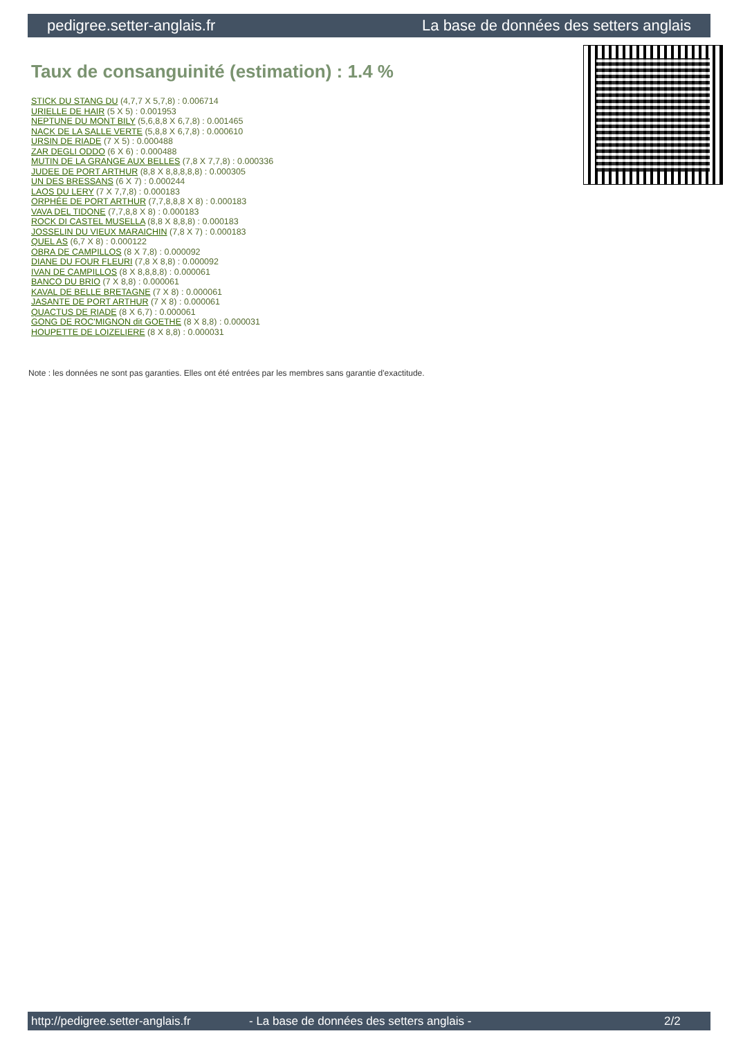pedigree.setter-anglais.fr La base de données des setters anglais
Taux de consanguinité (estimation) : 1.4 %
STICK DU STANG DU (4,7,7 X 5,7,8) : 0.006714
URIELLE DE HAIR (5 X 5) : 0.001953
NEPTUNE DU MONT BILY (5,6,8,8 X 6,7,8) : 0.001465
NACK DE LA SALLE VERTE (5,8,8 X 6,7,8) : 0.000610
URSIN DE RIADE (7 X 5) : 0.000488
ZAR DEGLI ODDO (6 X 6) : 0.000488
MUTIN DE LA GRANGE AUX BELLES (7,8 X 7,7,8) : 0.000336
JUDEE DE PORT ARTHUR (8,8 X 8,8,8,8,8) : 0.000305
UN DES BRESSANS (6 X 7) : 0.000244
LAOS DU LERY (7 X 7,7,8) : 0.000183
ORPHÉE DE PORT ARTHUR (7,7,8,8,8 X 8) : 0.000183
VAVA DEL TIDONE (7,7,8,8 X 8) : 0.000183
ROCK DI CASTEL MUSELLA (8,8 X 8,8,8) : 0.000183
JOSSELIN DU VIEUX MARAICHIN (7,8 X 7) : 0.000183
QUEL AS (6,7 X 8) : 0.000122
OBRA DE CAMPILLOS (8 X 7,8) : 0.000092
DIANE DU FOUR FLEURI (7,8 X 8,8) : 0.000092
IVAN DE CAMPILLOS (8 X 8,8,8,8) : 0.000061
BANCO DU BRIO (7 X 8,8) : 0.000061
KAVAL DE BELLE BRETAGNE (7 X 8) : 0.000061
JASANTE DE PORT ARTHUR (7 X 8) : 0.000061
QUACTUS DE RIADE (8 X 6,7) : 0.000061
GONG DE ROC'MIGNON dit GOETHE (8 X 8,8) : 0.000031
HOUPETTE DE LOIZELIERE (8 X 8,8) : 0.000031
Note : les données ne sont pas garanties. Elles ont été entrées par les membres sans garantie d'exactitude.
http://pedigree.setter-anglais.fr - La base de données des setters anglais - 2/2